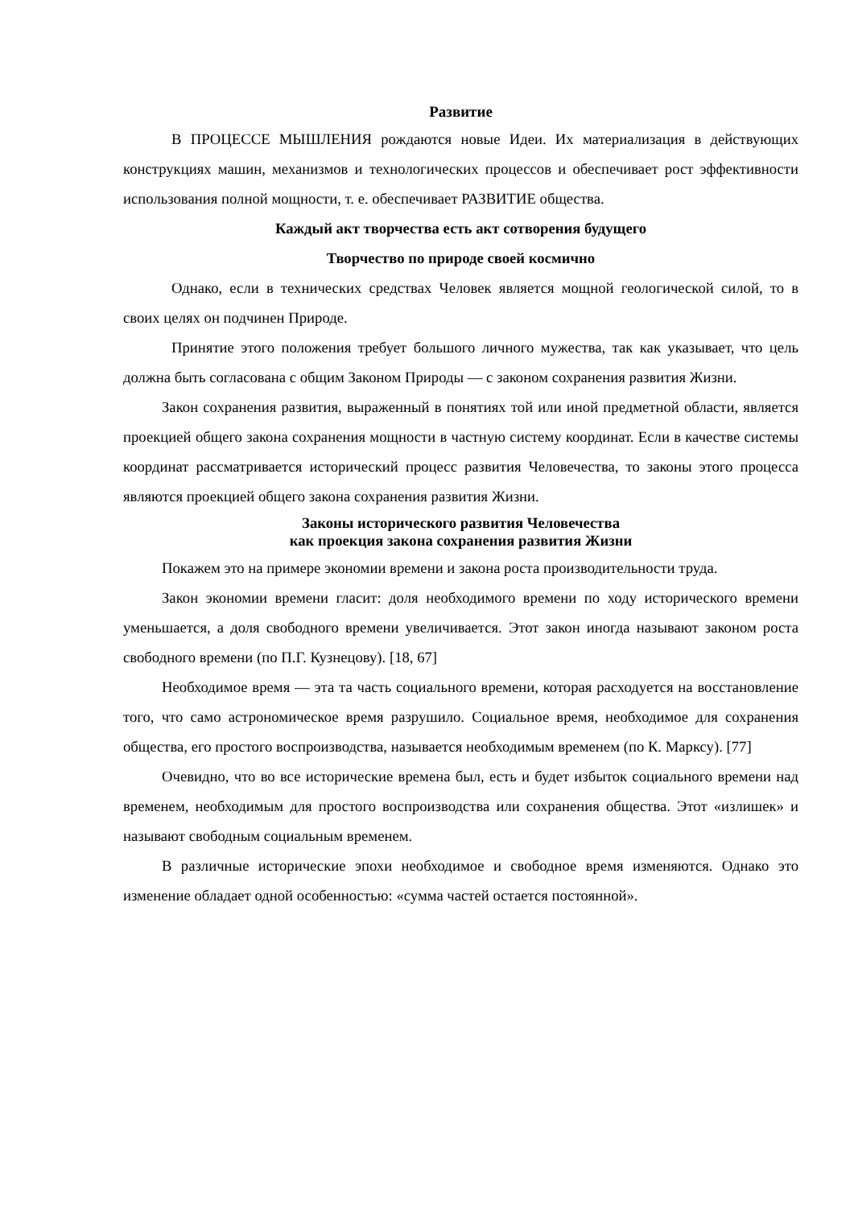Развитие
В ПРОЦЕССЕ МЫШЛЕНИЯ рождаются новые Идеи. Их материализация в действующих конструкциях машин, механизмов и технологических процессов и обеспечивает рост эффективности использования полной мощности, т. е. обеспечивает РАЗВИТИЕ общества.
Каждый акт творчества есть акт сотворения будущего
Творчество по природе своей космично
Однако, если в технических средствах Человек является мощной геологической силой, то в своих целях он подчинен Природе.
Принятие этого положения требует большого личного мужества, так как указывает, что цель должна быть согласована с общим Законом Природы — с законом сохранения развития Жизни.
Закон сохранения развития, выраженный в понятиях той или иной предметной области, является проекцией общего закона сохранения мощности в частную систему координат. Если в качестве системы координат рассматривается исторический процесс развития Человечества, то законы этого процесса являются проекцией общего закона сохранения развития Жизни.
Законы исторического развития Человечества
как проекция закона сохранения развития Жизни
Покажем это на примере экономии времени и закона роста производительности труда.
Закон экономии времени гласит: доля необходимого времени по ходу исторического времени уменьшается, а доля свободного времени увеличивается. Этот закон иногда называют законом роста свободного времени (по П.Г. Кузнецову). [18, 67]
Необходимое время — эта та часть социального времени, которая расходуется на восстановление того, что само астрономическое время разрушило. Социальное время, необходимое для сохранения общества, его простого воспроизводства, называется необходимым временем (по К. Марксу). [77]
Очевидно, что во все исторические времена был, есть и будет избыток социального времени над временем, необходимым для простого воспроизводства или сохранения общества. Этот «излишек» и называют свободным социальным временем.
В различные исторические эпохи необходимое и свободное время изменяются. Однако это изменение обладает одной особенностью: «сумма частей остается постоянной».